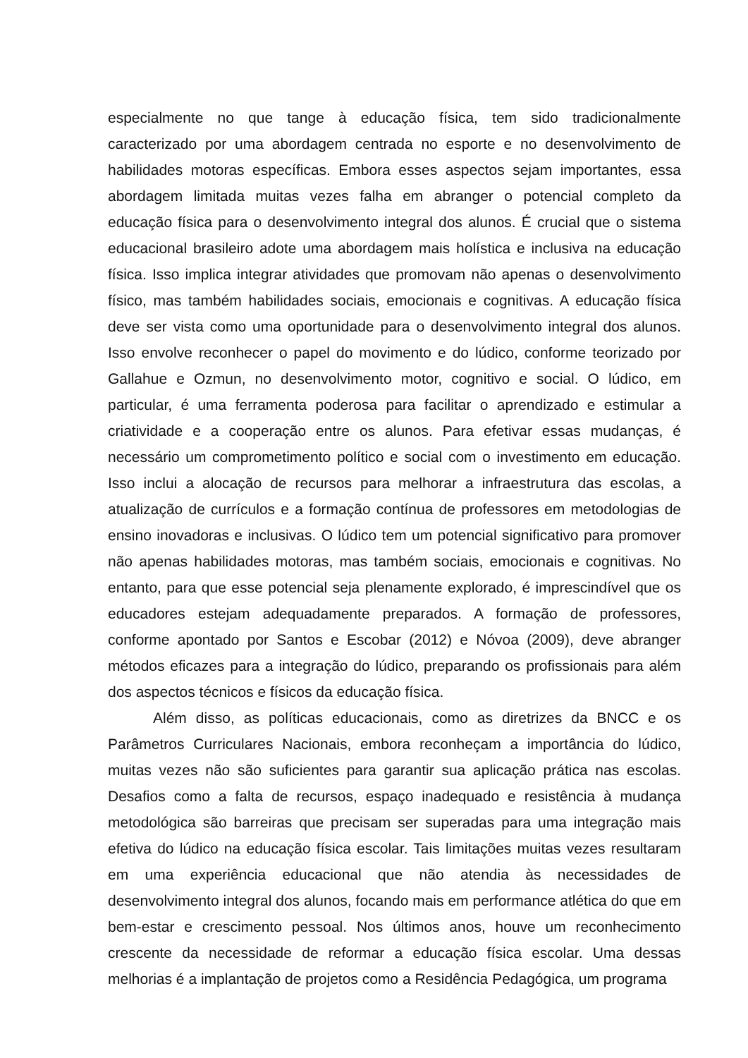especialmente no que tange à educação física, tem sido tradicionalmente caracterizado por uma abordagem centrada no esporte e no desenvolvimento de habilidades motoras específicas. Embora esses aspectos sejam importantes, essa abordagem limitada muitas vezes falha em abranger o potencial completo da educação física para o desenvolvimento integral dos alunos. É crucial que o sistema educacional brasileiro adote uma abordagem mais holística e inclusiva na educação física. Isso implica integrar atividades que promovam não apenas o desenvolvimento físico, mas também habilidades sociais, emocionais e cognitivas. A educação física deve ser vista como uma oportunidade para o desenvolvimento integral dos alunos. Isso envolve reconhecer o papel do movimento e do lúdico, conforme teorizado por Gallahue e Ozmun, no desenvolvimento motor, cognitivo e social. O lúdico, em particular, é uma ferramenta poderosa para facilitar o aprendizado e estimular a criatividade e a cooperação entre os alunos. Para efetivar essas mudanças, é necessário um comprometimento político e social com o investimento em educação. Isso inclui a alocação de recursos para melhorar a infraestrutura das escolas, a atualização de currículos e a formação contínua de professores em metodologias de ensino inovadoras e inclusivas. O lúdico tem um potencial significativo para promover não apenas habilidades motoras, mas também sociais, emocionais e cognitivas. No entanto, para que esse potencial seja plenamente explorado, é imprescindível que os educadores estejam adequadamente preparados. A formação de professores, conforme apontado por Santos e Escobar (2012) e Nóvoa (2009), deve abranger métodos eficazes para a integração do lúdico, preparando os profissionais para além dos aspectos técnicos e físicos da educação física.
Além disso, as políticas educacionais, como as diretrizes da BNCC e os Parâmetros Curriculares Nacionais, embora reconheçam a importância do lúdico, muitas vezes não são suficientes para garantir sua aplicação prática nas escolas. Desafios como a falta de recursos, espaço inadequado e resistência à mudança metodológica são barreiras que precisam ser superadas para uma integração mais efetiva do lúdico na educação física escolar. Tais limitações muitas vezes resultaram em uma experiência educacional que não atendia às necessidades de desenvolvimento integral dos alunos, focando mais em performance atlética do que em bem-estar e crescimento pessoal. Nos últimos anos, houve um reconhecimento crescente da necessidade de reformar a educação física escolar. Uma dessas melhorias é a implantação de projetos como a Residência Pedagógica, um programa